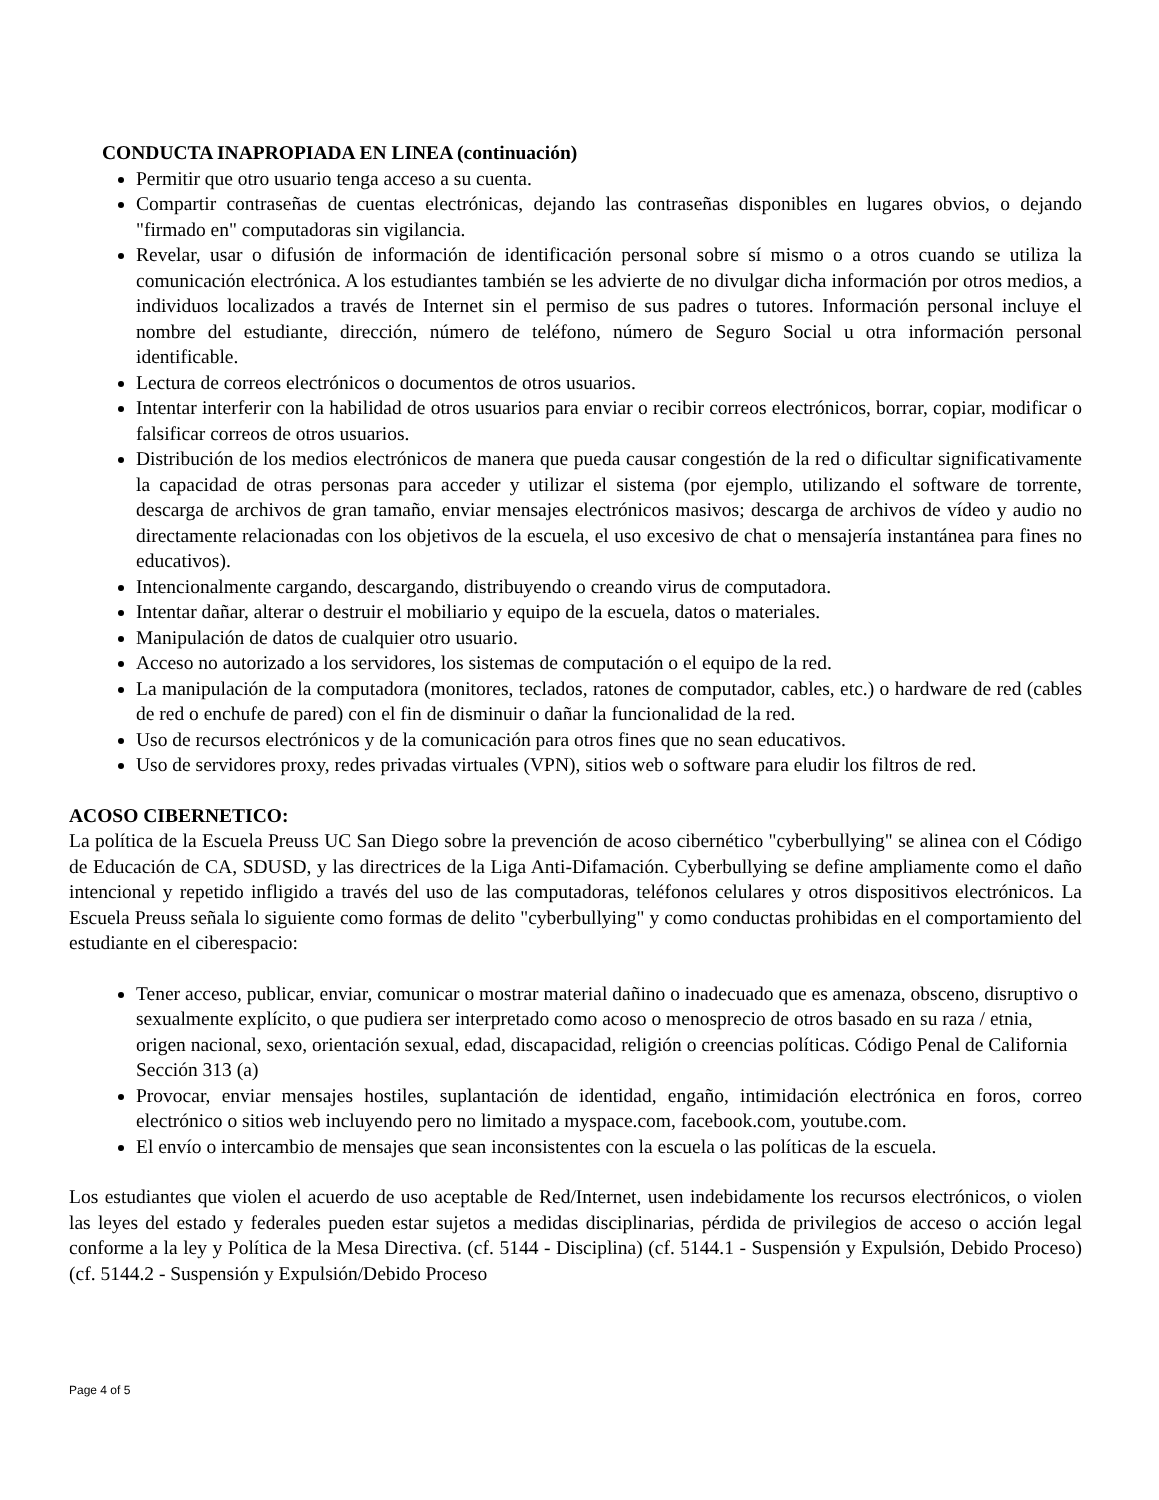CONDUCTA INAPROPIADA EN LINEA (continuación)
Permitir que otro usuario tenga acceso a su cuenta.
Compartir contraseñas de cuentas electrónicas, dejando las contraseñas disponibles en lugares obvios, o dejando "firmado en" computadoras sin vigilancia.
Revelar, usar o difusión de información de identificación personal sobre sí mismo o a otros cuando se utiliza la comunicación electrónica. A los estudiantes también se les advierte de no divulgar dicha información por otros medios, a individuos localizados a través de Internet sin el permiso de sus padres o tutores. Información personal incluye el nombre del estudiante, dirección, número de teléfono, número de Seguro Social u otra información personal identificable.
Lectura de correos electrónicos o documentos de otros usuarios.
Intentar interferir con la habilidad de otros usuarios para enviar o recibir correos electrónicos, borrar, copiar, modificar o falsificar correos de otros usuarios.
Distribución de los medios electrónicos de manera que pueda causar congestión de la red o dificultar significativamente la capacidad de otras personas para acceder y utilizar el sistema (por ejemplo, utilizando el software de torrente, descarga de archivos de gran tamaño, enviar mensajes electrónicos masivos; descarga de archivos de vídeo y audio no directamente relacionadas con los objetivos de la escuela, el uso excesivo de chat o mensajería instantánea para fines no educativos).
Intencionalmente cargando, descargando, distribuyendo o creando virus de computadora.
Intentar dañar, alterar o destruir el mobiliario y equipo de la escuela, datos o materiales.
Manipulación de datos de cualquier otro usuario.
Acceso no autorizado a los servidores, los sistemas de computación o el equipo de la red.
La manipulación de la computadora (monitores, teclados, ratones de computador, cables, etc.) o hardware de red (cables de red o enchufe de pared) con el fin de disminuir o dañar la funcionalidad de la red.
Uso de recursos electrónicos y de la comunicación para otros fines que no sean educativos.
Uso de servidores proxy, redes privadas virtuales (VPN), sitios web o software para eludir los filtros de red.
ACOSO CIBERNETICO:
La política de la Escuela Preuss UC San Diego sobre la prevención de acoso cibernético "cyberbullying" se alinea con el Código de Educación de CA, SDUSD, y las directrices de la Liga Anti-Difamación. Cyberbullying se define ampliamente como el daño intencional y repetido infligido a través del uso de las computadoras, teléfonos celulares y otros dispositivos electrónicos. La Escuela Preuss señala lo siguiente como formas de delito "cyberbullying" y como conductas prohibidas en el comportamiento del estudiante en el ciberespacio:
Tener acceso, publicar, enviar, comunicar o mostrar material dañino o inadecuado que es amenaza, obsceno, disruptivo o sexualmente explícito, o que pudiera ser interpretado como acoso o menosprecio de otros basado en su raza / etnia, origen nacional, sexo, orientación sexual, edad, discapacidad, religión o creencias políticas. Código Penal de California Sección 313 (a)
Provocar, enviar mensajes hostiles, suplantación de identidad, engaño, intimidación electrónica en foros, correo electrónico o sitios web incluyendo pero no limitado a myspace.com, facebook.com, youtube.com.
El envío o intercambio de mensajes que sean inconsistentes con la escuela o las políticas de la escuela.
Los estudiantes que violen el acuerdo de uso aceptable de Red/Internet, usen indebidamente los recursos electrónicos, o violen las leyes del estado y federales pueden estar sujetos a medidas disciplinarias, pérdida de privilegios de acceso o acción legal conforme a la ley y Política de la Mesa Directiva. (cf. 5144 - Disciplina) (cf. 5144.1 - Suspensión y Expulsión, Debido Proceso) (cf. 5144.2 - Suspensión y Expulsión/Debido Proceso
Page 4 of 5